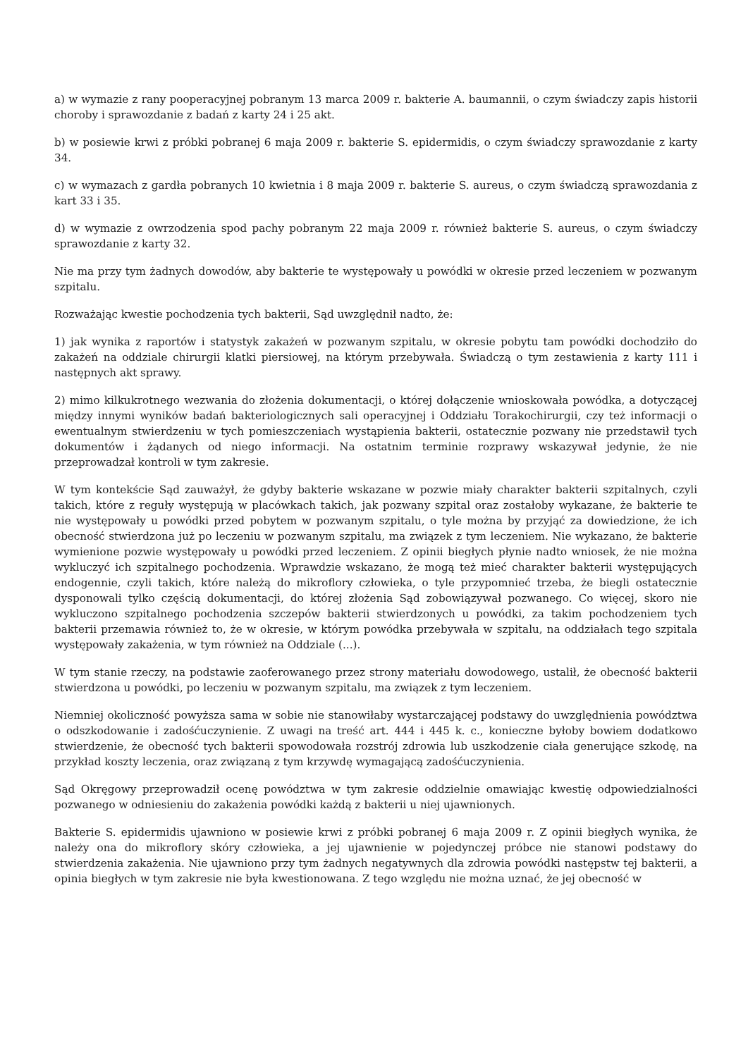a) w wymazie z rany pooperacyjnej pobranym 13 marca 2009 r. bakterie A. baumannii, o czym świadczy zapis historii choroby i sprawozdanie z badań z karty 24 i 25 akt.
b) w posiewie krwi z próbki pobranej 6 maja 2009 r. bakterie S. epidermidis, o czym świadczy sprawozdanie z karty 34.
c) w wymazach z gardła pobranych 10 kwietnia i 8 maja 2009 r. bakterie S. aureus, o czym świadczą sprawozdania z kart 33 i 35.
d) w wymazie z owrzodzenia spod pachy pobranym 22 maja 2009 r. również bakterie S. aureus, o czym świadczy sprawozdanie z karty 32.
Nie ma przy tym żadnych dowodów, aby bakterie te występowały u powódki w okresie przed leczeniem w pozwanym szpitalu.
Rozważając kwestie pochodzenia tych bakterii, Sąd uwzględnił nadto, że:
1) jak wynika z raportów i statystyk zakażeń w pozwanym szpitalu, w okresie pobytu tam powódki dochodziło do zakażeń na oddziale chirurgii klatki piersiowej, na którym przebywała. Świadczą o tym zestawienia z karty 111 i następnych akt sprawy.
2) mimo kilkukrotnego wezwania do złożenia dokumentacji, o której dołączenie wnioskowała powódka, a dotyczącej między innymi wyników badań bakteriologicznych sali operacyjnej i Oddziału Torakochirurgii, czy też informacji o ewentualnym stwierdzeniu w tych pomieszczeniach wystąpienia bakterii, ostatecznie pozwany nie przedstawił tych dokumentów i żądanych od niego informacji. Na ostatnim terminie rozprawy wskazywał jedynie, że nie przeprowadzał kontroli w tym zakresie.
W tym kontekście Sąd zauważył, że gdyby bakterie wskazane w pozwie miały charakter bakterii szpitalnych, czyli takich, które z reguły występują w placówkach takich, jak pozwany szpital oraz zostałoby wykazane, że bakterie te nie występowały u powódki przed pobytem w pozwanym szpitalu, o tyle można by przyjąć za dowiedzione, że ich obecność stwierdzona już po leczeniu w pozwanym szpitalu, ma związek z tym leczeniem. Nie wykazano, że bakterie wymienione pozwie występowały u powódki przed leczeniem. Z opinii biegłych płynie nadto wniosek, że nie można wykluczyć ich szpitalnego pochodzenia. Wprawdzie wskazano, że mogą też mieć charakter bakterii występujących endogennie, czyli takich, które należą do mikroflory człowieka, o tyle przypomnieć trzeba, że biegli ostatecznie dysponowali tylko częścią dokumentacji, do której złożenia Sąd zobowiązywał pozwanego. Co więcej, skoro nie wykluczono szpitalnego pochodzenia szczepów bakterii stwierdzonych u powódki, za takim pochodzeniem tych bakterii przemawia również to, że w okresie, w którym powódka przebywała w szpitalu, na oddziałach tego szpitala występowały zakażenia, w tym również na Oddziale (...).
W tym stanie rzeczy, na podstawie zaoferowanego przez strony materiału dowodowego, ustalił, że obecność bakterii stwierdzona u powódki, po leczeniu w pozwanym szpitalu, ma związek z tym leczeniem.
Niemniej okoliczność powyższa sama w sobie nie stanowiłaby wystarczającej podstawy do uwzględnienia powództwa o odszkodowanie i zadośćuczynienie. Z uwagi na treść art. 444 i 445 k. c., konieczne byłoby bowiem dodatkowo stwierdzenie, że obecność tych bakterii spowodowała rozstrój zdrowia lub uszkodzenie ciała generujące szkodę, na przykład koszty leczenia, oraz związaną z tym krzywdę wymagającą zadośćuczynienia.
Sąd Okręgowy przeprowadził ocenę powództwa w tym zakresie oddzielnie omawiając kwestię odpowiedzialności pozwanego w odniesieniu do zakażenia powódki każdą z bakterii u niej ujawnionych.
Bakterie S. epidermidis ujawniono w posiewie krwi z próbki pobranej 6 maja 2009 r. Z opinii biegłych wynika, że należy ona do mikroflory skóry człowieka, a jej ujawnienie w pojedynczej próbce nie stanowi podstawy do stwierdzenia zakażenia. Nie ujawniono przy tym żadnych negatywnych dla zdrowia powódki następstw tej bakterii, a opinia biegłych w tym zakresie nie była kwestionowana. Z tego względu nie można uznać, że jej obecność w